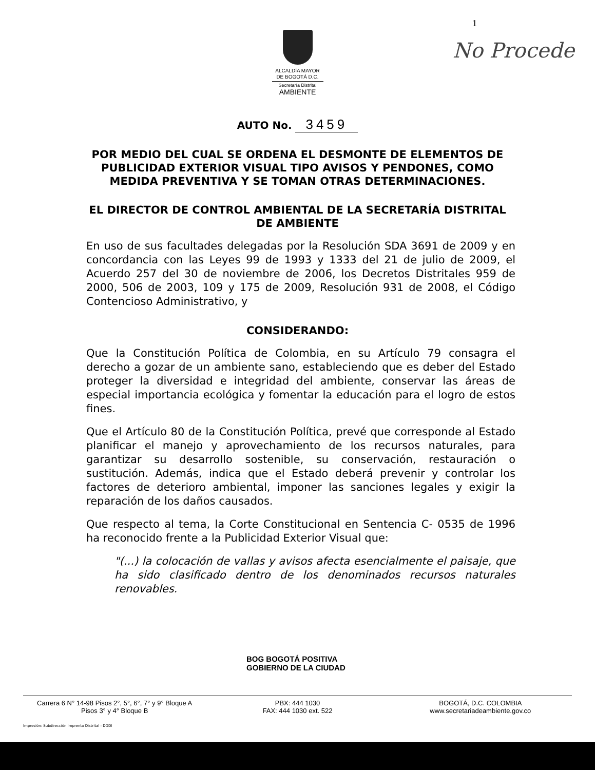1
No Procede
ALCALDÍA MAYOR
DE BOGOTÁ D.C.
Secretaría Distrital
AMBIENTE
AUTO No. 3459
POR MEDIO DEL CUAL SE ORDENA EL DESMONTE DE ELEMENTOS DE PUBLICIDAD EXTERIOR VISUAL TIPO AVISOS Y PENDONES, COMO MEDIDA PREVENTIVA Y SE TOMAN OTRAS DETERMINACIONES.
EL DIRECTOR DE CONTROL AMBIENTAL DE LA SECRETARÍA DISTRITAL DE AMBIENTE
En uso de sus facultades delegadas por la Resolución SDA 3691 de 2009 y en concordancia con las Leyes 99 de 1993 y 1333 del 21 de julio de 2009, el Acuerdo 257 del 30 de noviembre de 2006, los Decretos Distritales 959 de 2000, 506 de 2003, 109 y 175 de 2009, Resolución 931 de 2008, el Código Contencioso Administrativo, y
CONSIDERANDO:
Que la Constitución Política de Colombia, en su Artículo 79 consagra el derecho a gozar de un ambiente sano, estableciendo que es deber del Estado proteger la diversidad e integridad del ambiente, conservar las áreas de especial importancia ecológica y fomentar la educación para el logro de estos fines.
Que el Artículo 80 de la Constitución Política, prevé que corresponde al Estado planificar el manejo y aprovechamiento de los recursos naturales, para garantizar su desarrollo sostenible, su conservación, restauración o sustitución. Además, indica que el Estado deberá prevenir y controlar los factores de deterioro ambiental, imponer las sanciones legales y exigir la reparación de los daños causados.
Que respecto al tema, la Corte Constitucional en Sentencia C- 0535 de 1996 ha reconocido frente a la Publicidad Exterior Visual que:
"(...) la colocación de vallas y avisos afecta esencialmente el paisaje, que ha sido clasificado dentro de los denominados recursos naturales renovables.
BOG BOGOTÁ POSITIVA
GOBIERNO DE LA CIUDAD
Carrera 6 N° 14-98 Pisos 2°, 5°, 6°, 7° y 9° Bloque A
Pisos 3° y 4° Bloque B
PBX: 444 1030
FAX: 444 1030 ext. 522
BOGOTÁ, D.C. COLOMBIA
www.secretariadeambiente.gov.co
Impresión: Subdirección Imprenta Distrital - DDDI